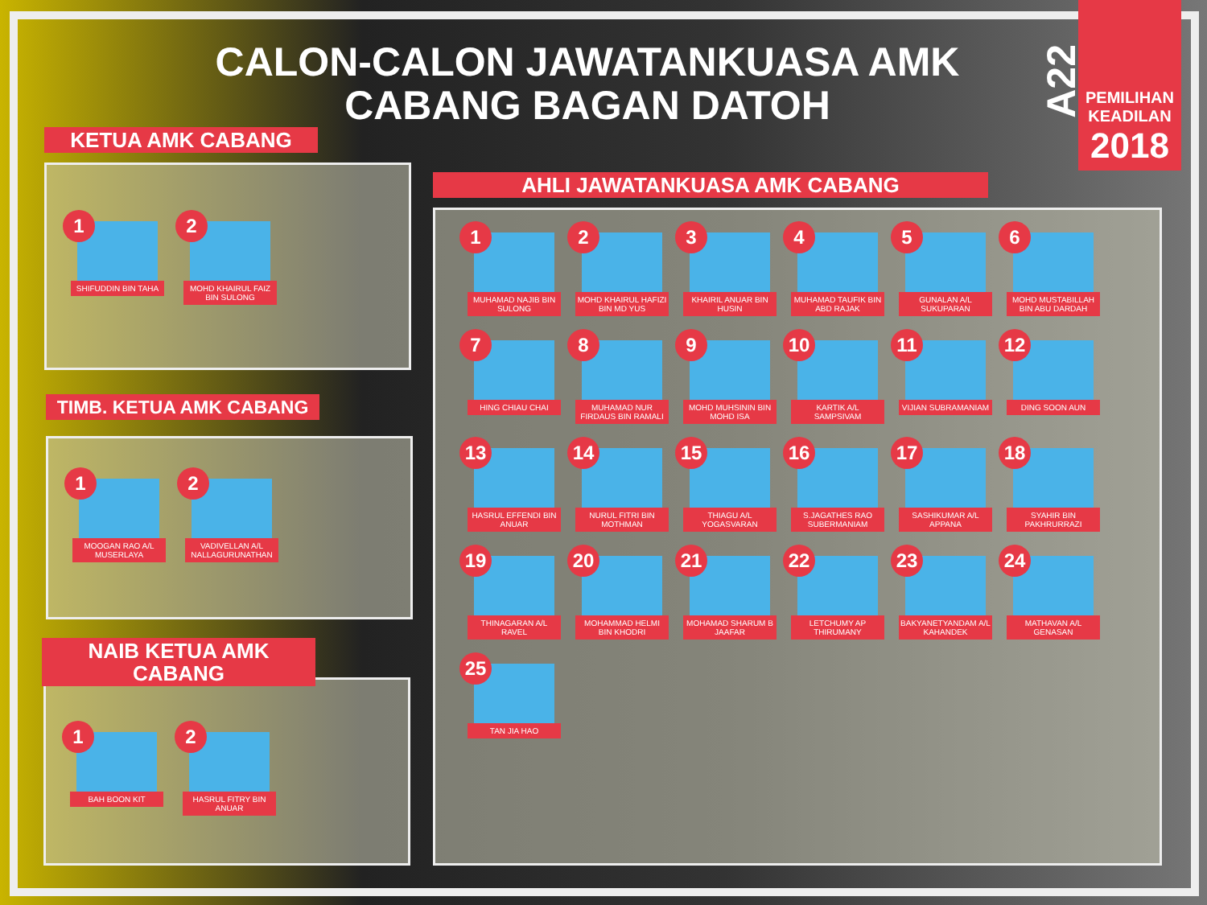CALON-CALON JAWATANKUASA AMK CABANG BAGAN DATOH
A22
PEMILIHAN KEADILAN
2018
1
SHIFUDDIN BIN TAHA
2
MOHD KHAIRUL FAIZ BIN SULONG
KETUA AMK CABANG
1
MOOGAN RAO A/L MUSERLAYA
2
VADIVELLAN A/L NALLAGURUNATHAN
TIMB. KETUA AMK CABANG
1
BAH BOON KIT
2
HASRUL FITRY BIN ANUAR
NAIB KETUA AMK CABANG
1
MUHAMAD NAJIB BIN SULONG
2
MOHD KHAIRUL HAFIZI BIN MD YUS
3
KHAIRIL ANUAR BIN HUSIN
4
MUHAMAD TAUFIK BIN ABD RAJAK
5
GUNALAN A/L SUKUPARAN
6
MOHD MUSTABILLAH BIN ABU DARDAH
7
HING CHIAU CHAI
8
MUHAMAD NUR FIRDAUS BIN RAMALI
9
MOHD MUHSININ BIN MOHD ISA
10
KARTIK A/L SAMPSIVAM
11
VIJIAN SUBRAMANIAM
12
DING SOON AUN
13
HASRUL EFFENDI BIN ANUAR
14
NURUL FITRI BIN MOTHMAN
15
THIAGU A/L YOGASVARAN
16
S.JAGATHES RAO SUBERMANIAM
17
SASHIKUMAR A/L APPANA
18
SYAHIR BIN PAKHRURRAZI
19
THINAGARAN A/L RAVEL
20
MOHAMMAD HELMI BIN KHODRI
21
MOHAMAD SHARUM B JAAFAR
22
LETCHUMY AP THIRUMANY
23
BAKYANETYANDAM A/L KAHANDEK
24
MATHAVAN A/L GENASAN
25
TAN JIA HAO
AHLI JAWATANKUASA AMK CABANG